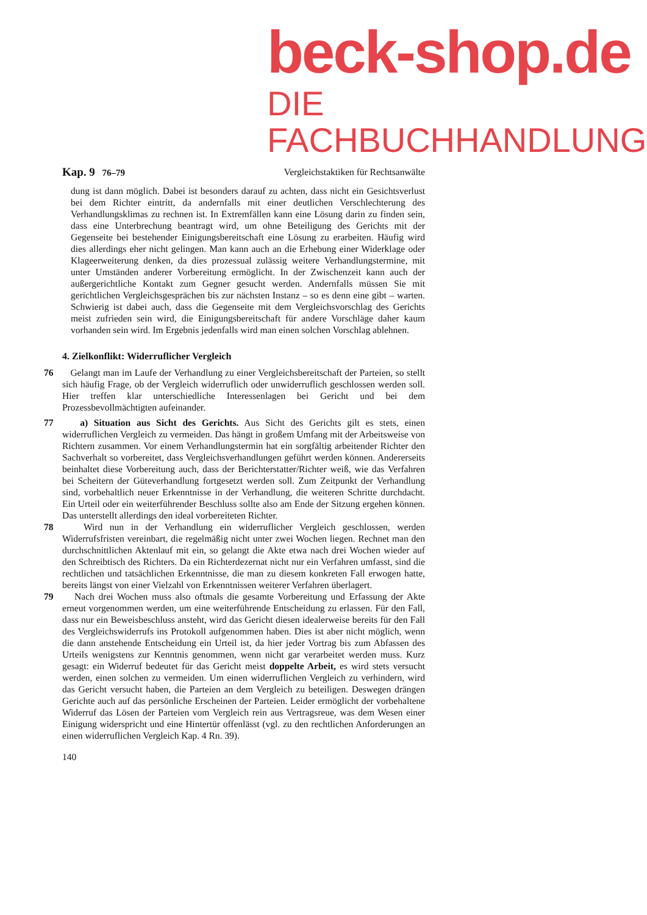beck-shop.de
DIE FACHBUCHHANDLUNG
Kap. 9 76–79 Vergleichstaktiken für Rechtsanwälte
dung ist dann möglich. Dabei ist besonders darauf zu achten, dass nicht ein Gesichtsverlust bei dem Richter eintritt, da andernfalls mit einer deutlichen Verschlechterung des Verhandlungsklimas zu rechnen ist. In Extremfällen kann eine Lösung darin zu finden sein, dass eine Unterbrechung beantragt wird, um ohne Beteiligung des Gerichts mit der Gegenseite bei bestehender Einigungsbereitschaft eine Lösung zu erarbeiten. Häufig wird dies allerdings eher nicht gelingen. Man kann auch an die Erhebung einer Widerklage oder Klageerweiterung denken, da dies prozessual zulässig weitere Verhandlungstermine, mit unter Umständen anderer Vorbereitung ermöglicht. In der Zwischenzeit kann auch der außergerichtliche Kontakt zum Gegner gesucht werden. Andernfalls müssen Sie mit gerichtlichen Vergleichsgesprächen bis zur nächsten Instanz – so es denn eine gibt – warten. Schwierig ist dabei auch, dass die Gegenseite mit dem Vergleichsvorschlag des Gerichts meist zufrieden sein wird, die Einigungsbereitschaft für andere Vorschläge daher kaum vorhanden sein wird. Im Ergebnis jedenfalls wird man einen solchen Vorschlag ablehnen.
4. Zielkonflikt: Widerruflicher Vergleich
76 Gelangt man im Laufe der Verhandlung zu einer Vergleichsbereitschaft der Parteien, so stellt sich häufig Frage, ob der Vergleich widerruflich oder unwiderruflich geschlossen werden soll. Hier treffen klar unterschiedliche Interessenlagen bei Gericht und bei dem Prozessbevollmächtigten aufeinander.
77 a) Situation aus Sicht des Gerichts. Aus Sicht des Gerichts gilt es stets, einen widerruflichen Vergleich zu vermeiden. Das hängt in großem Umfang mit der Arbeitsweise von Richtern zusammen. Vor einem Verhandlungstermin hat ein sorgfältig arbeitender Richter den Sachverhalt so vorbereitet, dass Vergleichsverhandlungen geführt werden können. Andererseits beinhaltet diese Vorbereitung auch, dass der Berichterstatter/Richter weiß, wie das Verfahren bei Scheitern der Güteverhandlung fortgesetzt werden soll. Zum Zeitpunkt der Verhandlung sind, vorbehaltlich neuer Erkenntnisse in der Verhandlung, die weiteren Schritte durchdacht. Ein Urteil oder ein weiterführender Beschluss sollte also am Ende der Sitzung ergehen können. Das unterstellt allerdings den ideal vorbereiteten Richter.
78 Wird nun in der Verhandlung ein widerruflicher Vergleich geschlossen, werden Widerrufsfristen vereinbart, die regelmäßig nicht unter zwei Wochen liegen. Rechnet man den durchschnittlichen Aktenlauf mit ein, so gelangt die Akte etwa nach drei Wochen wieder auf den Schreibtisch des Richters. Da ein Richterdezernat nicht nur ein Verfahren umfasst, sind die rechtlichen und tatsächlichen Erkenntnisse, die man zu diesem konkreten Fall erwogen hatte, bereits längst von einer Vielzahl von Erkenntnissen weiterer Verfahren überlagert.
79 Nach drei Wochen muss also oftmals die gesamte Vorbereitung und Erfassung der Akte erneut vorgenommen werden, um eine weiterführende Entscheidung zu erlassen. Für den Fall, dass nur ein Beweisbeschluss ansteht, wird das Gericht diesen idealerweise bereits für den Fall des Vergleichswiderrufs ins Protokoll aufgenommen haben. Dies ist aber nicht möglich, wenn die dann anstehende Entscheidung ein Urteil ist, da hier jeder Vortrag bis zum Abfassen des Urteils wenigstens zur Kenntnis genommen, wenn nicht gar verarbeitet werden muss. Kurz gesagt: ein Widerruf bedeutet für das Gericht meist doppelte Arbeit, es wird stets versucht werden, einen solchen zu vermeiden. Um einen widerruflichen Vergleich zu verhindern, wird das Gericht versucht haben, die Parteien an dem Vergleich zu beteiligen. Deswegen drängen Gerichte auch auf das persönliche Erscheinen der Parteien. Leider ermöglicht der vorbehaltene Widerruf das Lösen der Parteien vom Vergleich rein aus Vertragsreue, was dem Wesen einer Einigung widerspricht und eine Hintertür offenlässt (vgl. zu den rechtlichen Anforderungen an einen widerruflichen Vergleich Kap. 4 Rn. 39).
140